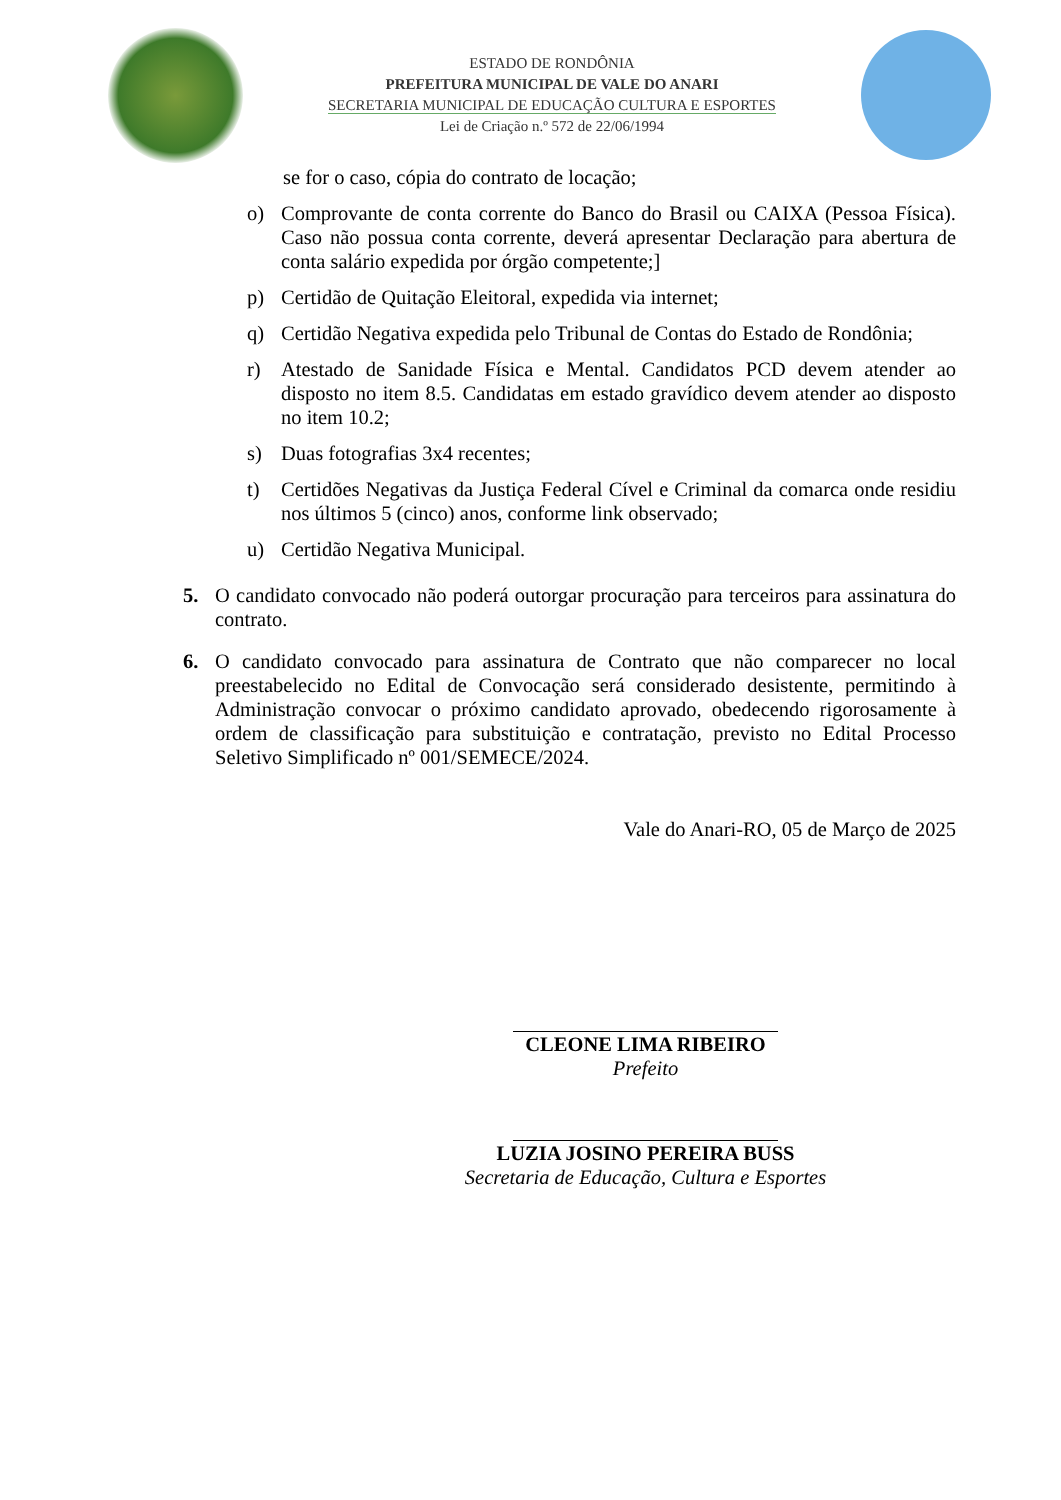ESTADO DE RONDÔNIA
PREFEITURA MUNICIPAL DE VALE DO ANARI
SECRETARIA MUNICIPAL DE EDUCAÇÃO CULTURA E ESPORTES
Lei de Criação n.º 572 de 22/06/1994
se for o caso, cópia do contrato de locação;
o) Comprovante de conta corrente do Banco do Brasil ou CAIXA (Pessoa Física). Caso não possua conta corrente, deverá apresentar Declaração para abertura de conta salário expedida por órgão competente;]
p) Certidão de Quitação Eleitoral, expedida via internet;
q) Certidão Negativa expedida pelo Tribunal de Contas do Estado de Rondônia;
r) Atestado de Sanidade Física e Mental. Candidatos PCD devem atender ao disposto no item 8.5. Candidatas em estado gravídico devem atender ao disposto no item 10.2;
s) Duas fotografias 3x4 recentes;
t) Certidões Negativas da Justiça Federal Cível e Criminal da comarca onde residiu nos últimos 5 (cinco) anos, conforme link observado;
u) Certidão Negativa Municipal.
5. O candidato convocado não poderá outorgar procuração para terceiros para assinatura do contrato.
6. O candidato convocado para assinatura de Contrato que não comparecer no local preestabelecido no Edital de Convocação será considerado desistente, permitindo à Administração convocar o próximo candidato aprovado, obedecendo rigorosamente à ordem de classificação para substituição e contratação, previsto no Edital Processo Seletivo Simplificado nº 001/SEMECE/2024.
Vale do Anari-RO, 05 de Março de 2025
CLEONE LIMA RIBEIRO
Prefeito
LUZIA JOSINO PEREIRA BUSS
Secretaria de Educação, Cultura e Esportes